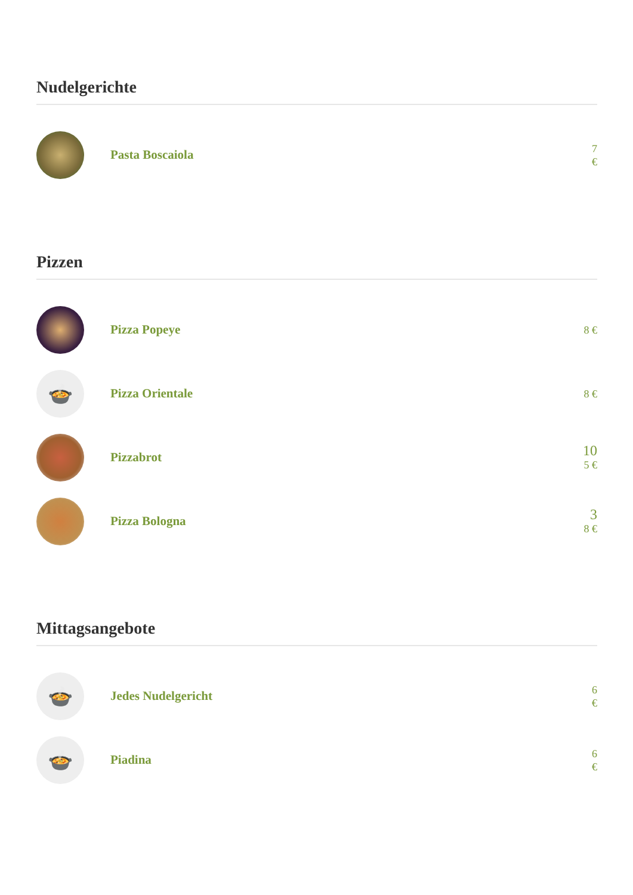Nudelgerichte
Pasta Boscaiola
7
€
Pizzen
Pizza Popeye
8 €
🍲
Pizza Orientale
8 €
Pizzabrot
10
5 €
Pizza Bologna
3
8 €
Mittagsangebote
🍲
Jedes Nudelgericht
6
€
🍲
Piadina
6
€